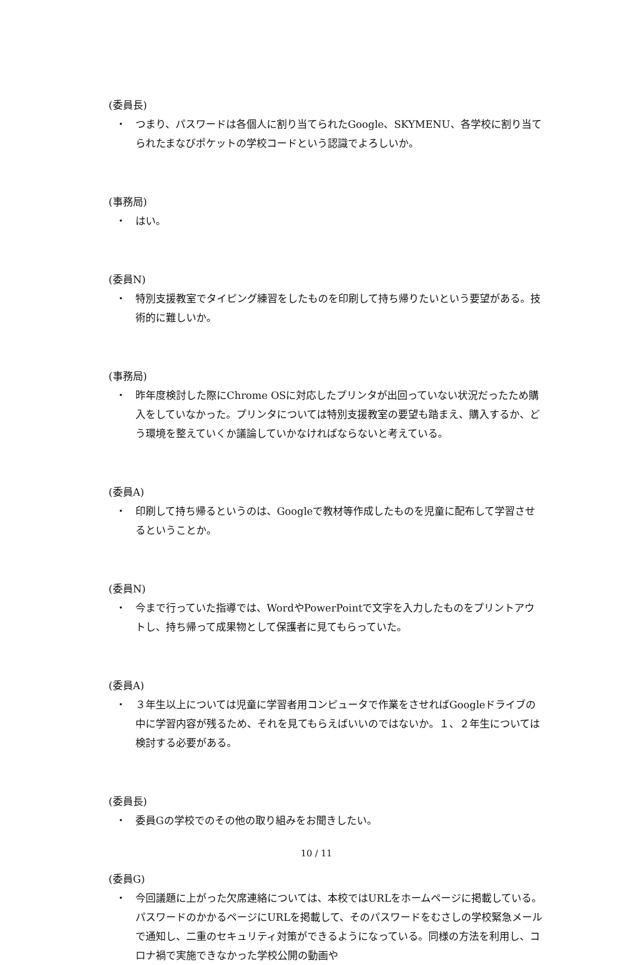(委員長)
・ つまり、パスワードは各個人に割り当てられたGoogle、SKYMENU、各学校に割り当てられたまなびポケットの学校コードという認識でよろしいか。
(事務局)
・ はい。
(委員N)
・ 特別支援教室でタイピング練習をしたものを印刷して持ち帰りたいという要望がある。技術的に難しいか。
(事務局)
・ 昨年度検討した際にChrome OSに対応したプリンタが出回っていない状況だったため購入をしていなかった。プリンタについては特別支援教室の要望も踏まえ、購入するか、どう環境を整えていくか議論していかなければならないと考えている。
(委員A)
・ 印刷して持ち帰るというのは、Googleで教材等作成したものを児童に配布して学習させるということか。
(委員N)
・ 今まで行っていた指導では、WordやPowerPointで文字を入力したものをプリントアウトし、持ち帰って成果物として保護者に見てもらっていた。
(委員A)
・ ３年生以上については児童に学習者用コンピュータで作業をさせればGoogleドライブの中に学習内容が残るため、それを見てもらえばいいのではないか。１、２年生については検討する必要がある。
(委員長)
・ 委員Gの学校でのその他の取り組みをお聞きしたい。
(委員G)
・ 今回議題に上がった欠席連絡については、本校ではURLをホームページに掲載している。パスワードのかかるページにURLを掲載して、そのパスワードをむさしの学校緊急メールで通知し、二重のセキュリティ対策ができるようになっている。同様の方法を利用し、コロナ禍で実施できなかった学校公開の動画や
10 / 11